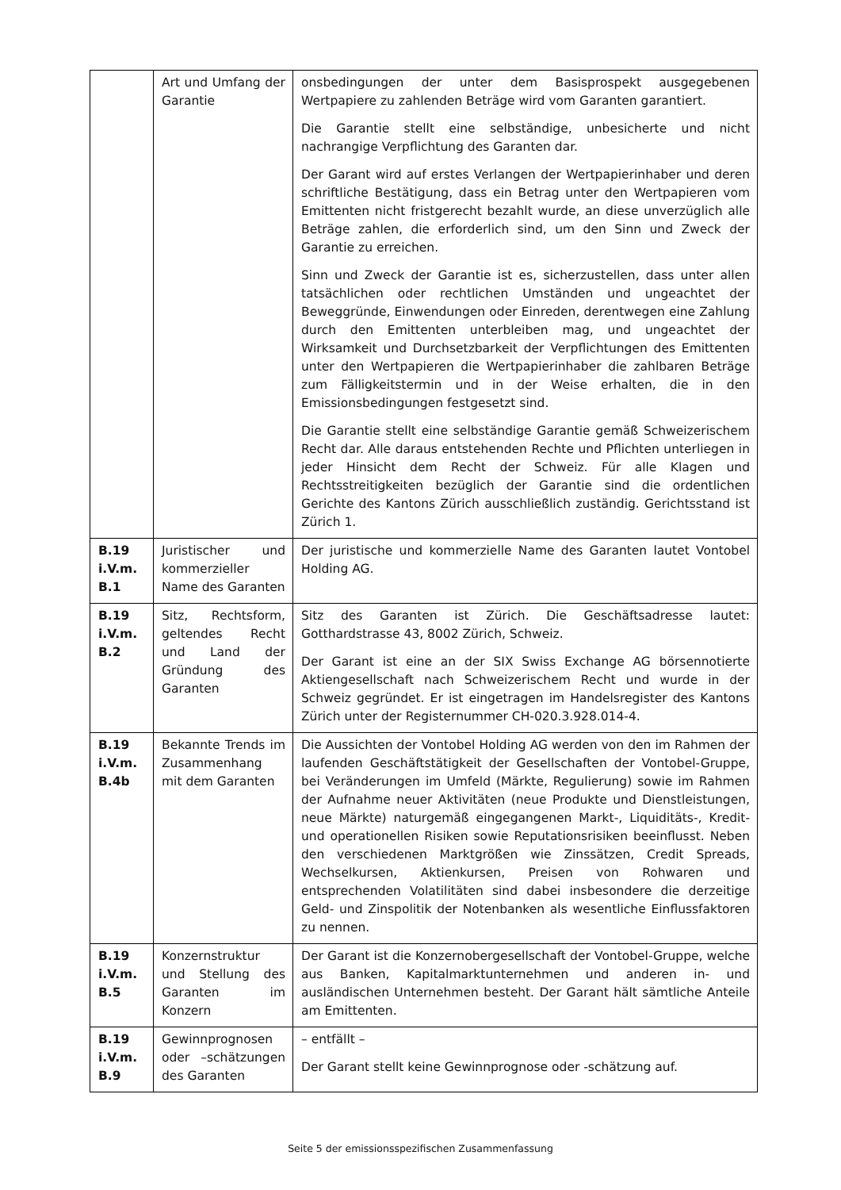| | Art und Umfang der Garantie | onsbedingungen der unter dem Basisprospekt ausgegebenen Wertpapiere zu zahlenden Beträge wird vom Garanten garantiert. Die Garantie stellt eine selbständige, unbesicherte und nicht nachrangige Verpflichtung des Garanten dar. Der Garant wird auf erstes Verlangen der Wertpapierinhaber und deren schriftliche Bestätigung, dass ein Betrag unter den Wertpapieren vom Emittenten nicht fristgerecht bezahlt wurde, an diese unverzüglich alle Beträge zahlen, die erforderlich sind, um den Sinn und Zweck der Garantie zu erreichen. Sinn und Zweck der Garantie ist es, sicherzustellen, dass unter allen tatsächlichen oder rechtlichen Umständen und ungeachtet der Beweggründe, Einwendungen oder Einreden, derentwegen eine Zahlung durch den Emittenten unterbleiben mag, und ungeachtet der Wirksamkeit und Durchsetzbarkeit der Verpflichtungen des Emittenten unter den Wertpapieren die Wertpapierinhaber die zahlbaren Beträge zum Fälligkeitstermin und in der Weise erhalten, die in den Emissionsbedingungen festgesetzt sind. Die Garantie stellt eine selbständige Garantie gemäß Schweizerischem Recht dar. Alle daraus entstehenden Rechte und Pflichten unterliegen in jeder Hinsicht dem Recht der Schweiz. Für alle Klagen und Rechtsstreitigkeiten bezüglich der Garantie sind die ordentlichen Gerichte des Kantons Zürich ausschließlich zuständig. Gerichtsstand ist Zürich 1. |
| B.19 i.V.m. B.1 | Juristischer und kommerzieller Name des Garanten | Der juristische und kommerzielle Name des Garanten lautet Vontobel Holding AG. |
| B.19 i.V.m. B.2 | Sitz, Rechtsform, geltendes Recht und Land der Gründung des Garanten | Sitz des Garanten ist Zürich. Die Geschäftsadresse lautet: Gotthardstrasse 43, 8002 Zürich, Schweiz. Der Garant ist eine an der SIX Swiss Exchange AG börsennotierte Aktiengesellschaft nach Schweizerischem Recht und wurde in der Schweiz gegründet. Er ist eingetragen im Handelsregister des Kantons Zürich unter der Registernummer CH-020.3.928.014-4. |
| B.19 i.V.m. B.4b | Bekannte Trends im Zusammenhang mit dem Garanten | Die Aussichten der Vontobel Holding AG werden von den im Rahmen der laufenden Geschäftstätigkeit der Gesellschaften der Vontobel-Gruppe, bei Veränderungen im Umfeld (Märkte, Regulierung) sowie im Rahmen der Aufnahme neuer Aktivitäten (neue Produkte und Dienstleistungen, neue Märkte) naturgemäß eingegangenen Markt-, Liquiditäts-, Kredit- und operationellen Risiken sowie Reputationsrisiken beeinflusst. Neben den verschiedenen Marktgrößen wie Zinssätzen, Credit Spreads, Wechselkursen, Aktienkursen, Preisen von Rohwaren und entsprechenden Volatilitäten sind dabei insbesondere die derzeitige Geld- und Zinspolitik der Notenbanken als wesentliche Einflussfaktoren zu nennen. |
| B.19 i.V.m. B.5 | Konzernstruktur und Stellung des Garanten im Konzern | Der Garant ist die Konzernobergesellschaft der Vontobel-Gruppe, welche aus Banken, Kapitalmarktunternehmen und anderen in- und ausländischen Unternehmen besteht. Der Garant hält sämtliche Anteile am Emittenten. |
| B.19 i.V.m. B.9 | Gewinnprognosen oder –schätzungen des Garanten | – entfällt – Der Garant stellt keine Gewinnprognose oder -schätzung auf. |
Seite 5 der emissionsspezifischen Zusammenfassung